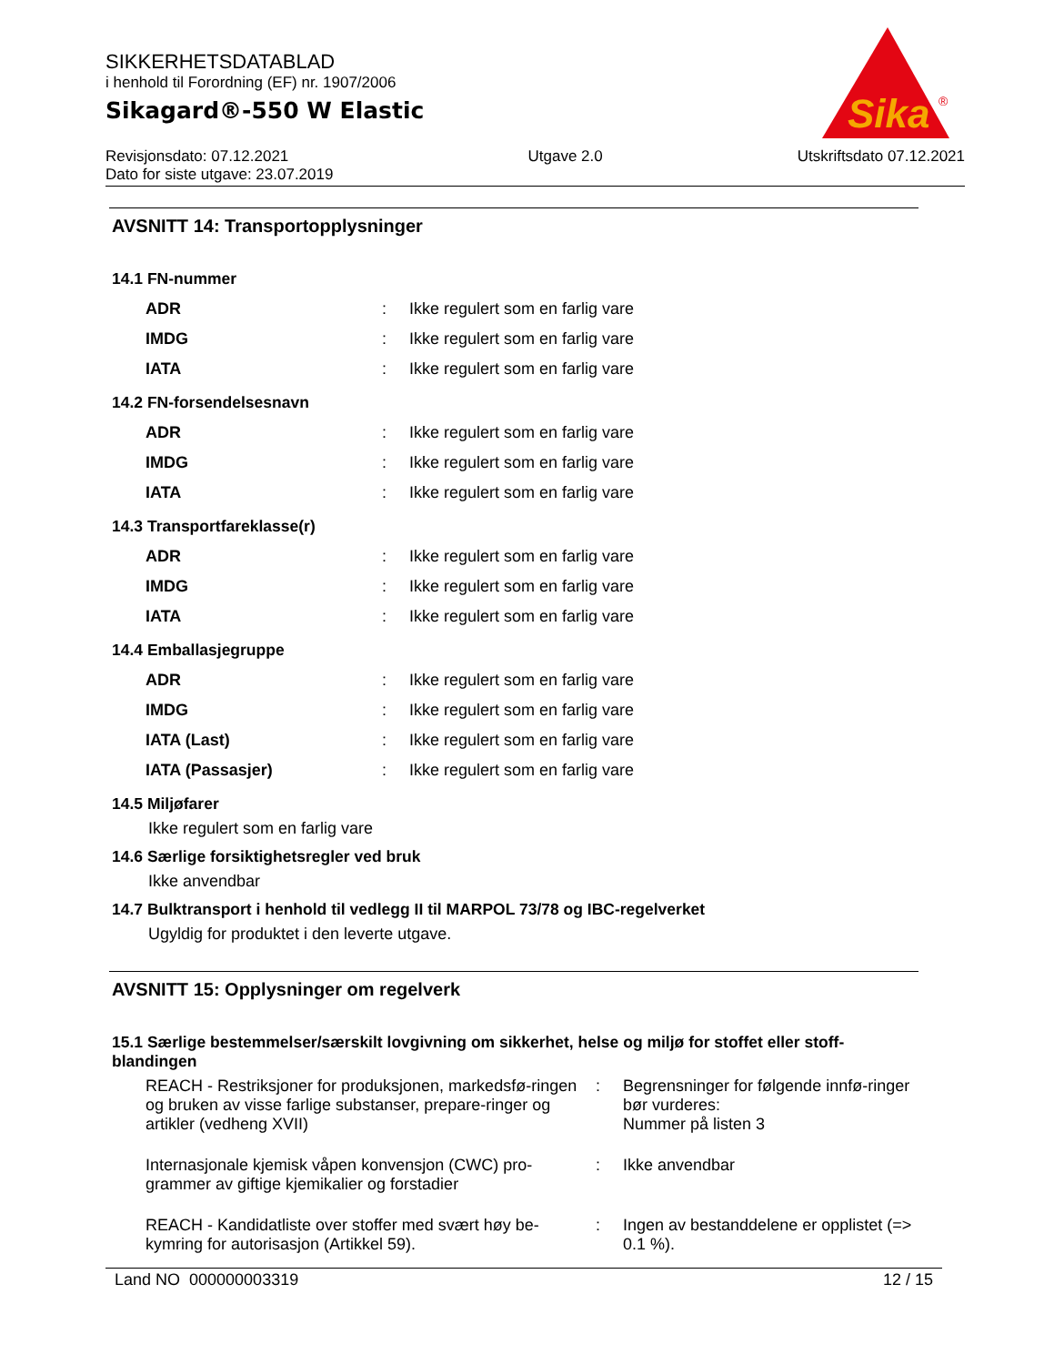SIKKERHETSDATABLAD
i henhold til Forordning (EF) nr. 1907/2006
Sikagard®-550 W Elastic
Revisjonsdato: 07.12.2021
Dato for siste utgave: 23.07.2019 Utgave 2.0 Utskriftsdato 07.12.2021
Sika
®
AVSNITT 14: Transportopplysninger
14.1 FN-nummer
| ADR | : | Ikke regulert som en farlig vare |
| IMDG | : | Ikke regulert som en farlig vare |
| IATA | : | Ikke regulert som en farlig vare |
14.2 FN-forsendelsesnavn
| ADR | : | Ikke regulert som en farlig vare |
| IMDG | : | Ikke regulert som en farlig vare |
| IATA | : | Ikke regulert som en farlig vare |
14.3 Transportfareklasse(r)
| ADR | : | Ikke regulert som en farlig vare |
| IMDG | : | Ikke regulert som en farlig vare |
| IATA | : | Ikke regulert som en farlig vare |
14.4 Emballasjegruppe
| ADR | : | Ikke regulert som en farlig vare |
| IMDG | : | Ikke regulert som en farlig vare |
| IATA (Last) | : | Ikke regulert som en farlig vare |
| IATA (Passasjer) | : | Ikke regulert som en farlig vare |
14.5 Miljøfarer
Ikke regulert som en farlig vare
14.6 Særlige forsiktighetsregler ved bruk
Ikke anvendbar
14.7 Bulktransport i henhold til vedlegg II til MARPOL 73/78 og IBC-regelverket
Ugyldig for produktet i den leverte utgave.
AVSNITT 15: Opplysninger om regelverk
15.1 Særlige bestemmelser/særskilt lovgivning om sikkerhet, helse og miljø for stoffet eller stoff-blandingen
| REACH - Restriksjoner for produksjonen, markedsfø-ringen og bruken av visse farlige substanser, prepare-ringer og artikler (vedheng XVII) | : | Begrensninger for følgende innfø-ringer bør vurderes: Nummer på listen 3 |
| Internasjonale kjemisk våpen konvensjon (CWC) pro-grammer av giftige kjemikalier og forstadier | : | Ikke anvendbar |
| REACH - Kandidatliste over stoffer med svært høy be-kymring for autorisasjon (Artikkel 59). | : | Ingen av bestanddelene er opplistet (=> 0.1 %). |
Land NO 000000003319 12 / 15